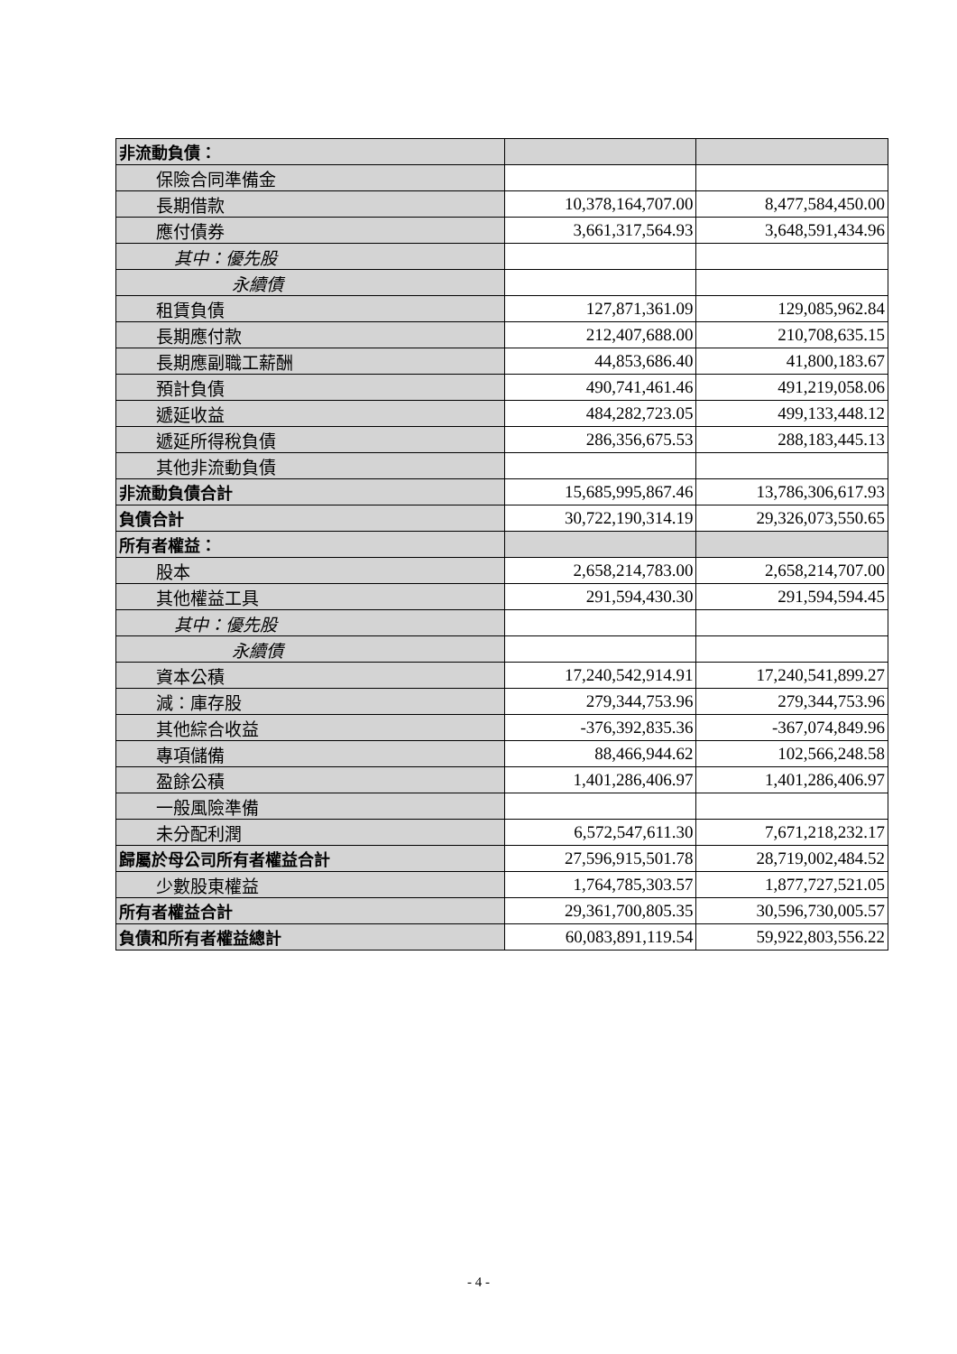| 非流動負債： | | |
| 保險合同準備金 | | |
| 長期借款 | 10,378,164,707.00 | 8,477,584,450.00 |
| 應付債券 | 3,661,317,564.93 | 3,648,591,434.96 |
| 其中：優先股 | | |
| 永續債 | | |
| 租賃負債 | 127,871,361.09 | 129,085,962.84 |
| 長期應付款 | 212,407,688.00 | 210,708,635.15 |
| 長期應副職工薪酬 | 44,853,686.40 | 41,800,183.67 |
| 預計負債 | 490,741,461.46 | 491,219,058.06 |
| 遞延收益 | 484,282,723.05 | 499,133,448.12 |
| 遞延所得稅負債 | 286,356,675.53 | 288,183,445.13 |
| 其他非流動負債 | | |
| 非流動負債合計 | 15,685,995,867.46 | 13,786,306,617.93 |
| 負債合計 | 30,722,190,314.19 | 29,326,073,550.65 |
| 所有者權益： | | |
| 股本 | 2,658,214,783.00 | 2,658,214,707.00 |
| 其他權益工具 | 291,594,430.30 | 291,594,594.45 |
| 其中：優先股 | | |
| 永續債 | | |
| 資本公積 | 17,240,542,914.91 | 17,240,541,899.27 |
| 減：庫存股 | 279,344,753.96 | 279,344,753.96 |
| 其他綜合收益 | -376,392,835.36 | -367,074,849.96 |
| 專項儲備 | 88,466,944.62 | 102,566,248.58 |
| 盈餘公積 | 1,401,286,406.97 | 1,401,286,406.97 |
| 一般風險準備 | | |
| 未分配利潤 | 6,572,547,611.30 | 7,671,218,232.17 |
| 歸屬於母公司所有者權益合計 | 27,596,915,501.78 | 28,719,002,484.52 |
| 少數股東權益 | 1,764,785,303.57 | 1,877,727,521.05 |
| 所有者權益合計 | 29,361,700,805.35 | 30,596,730,005.57 |
| 負債和所有者權益總計 | 60,083,891,119.54 | 59,922,803,556.22 |
- 4 -